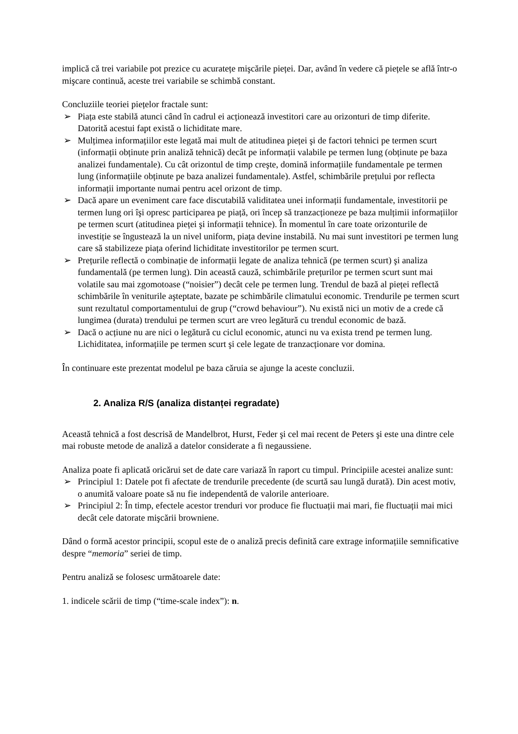implică că trei variabile pot prezice cu acuratețe mişcările pieței. Dar, având în vedere că piețele se află într-o mişcare continuă, aceste trei variabile se schimbă constant.
Concluziile teoriei piețelor fractale sunt:
➢ Piața este stabilă atunci când în cadrul ei acționează investitori care au orizonturi de timp diferite. Datorită acestui fapt există o lichiditate mare.
➢ Mulțimea informațiilor este legată mai mult de atitudinea pieței şi de factori tehnici pe termen scurt (informații obținute prin analiză tehnică) decât pe informații valabile pe termen lung (obținute pe baza analizei fundamentale). Cu cât orizontul de timp creşte, domină informațiile fundamentale pe termen lung (informațiile obținute pe baza analizei fundamentale). Astfel, schimbările prețului por reflecta informații importante numai pentru acel orizont de timp.
➢ Dacă apare un eveniment care face discutabilă validitatea unei informații fundamentale, investitorii pe termen lung ori îşi opresc participarea pe piață, ori încep să tranzacționeze pe baza mulțimii informațiilor pe termen scurt (atitudinea pieței şi informații tehnice). În momentul în care toate orizonturile de investiție se îngustează la un nivel uniform, piața devine instabilă. Nu mai sunt investitori pe termen lung care să stabilizeze piața oferind lichiditate investitorilor pe termen scurt.
➢ Prețurile reflectă o combinație de informații legate de analiza tehnică (pe termen scurt) şi analiza fundamentală (pe termen lung). Din această cauză, schimbările prețurilor pe termen scurt sunt mai volatile sau mai zgomotoase (“noisier”) decât cele pe termen lung. Trendul de bază al pieței reflectă schimbările în veniturile aşteptate, bazate pe schimbările climatului economic. Trendurile pe termen scurt sunt rezultatul comportamentului de grup (“crowd behaviour”). Nu există nici un motiv de a crede că lungimea (durata) trendului pe termen scurt are vreo legătură cu trendul economic de bază.
➢ Dacă o acțiune nu are nici o legătură cu ciclul economic, atunci nu va exista trend pe termen lung. Lichiditatea, informațiile pe termen scurt şi cele legate de tranzacționare vor domina.
În continuare este prezentat modelul pe baza căruia se ajunge la aceste concluzii.
2. Analiza R/S (analiza distanței regradate)
Această tehnică a fost descrisă de Mandelbrot, Hurst, Feder şi cel mai recent de Peters şi este una dintre cele mai robuste metode de analiză a datelor considerate a fi negaussiene.
Analiza poate fi aplicată oricărui set de date care variază în raport cu timpul. Principiile acestei analize sunt:
➢ Principiul 1: Datele pot fi afectate de trendurile precedente (de scurtă sau lungă durată). Din acest motiv, o anumită valoare poate să nu fie independentă de valorile anterioare.
➢ Principiul 2: În timp, efectele acestor trenduri vor produce fie fluctuații mai mari, fie fluctuații mai mici decât cele datorate mişcării browniene.
Dând o formă acestor principii, scopul este de o analiză precis definită care extrage informațiile semnificative despre “memoria” seriei de timp.
Pentru analiză se folosesc următoarele date:
1. indicele scării de timp (“time-scale index”): n.